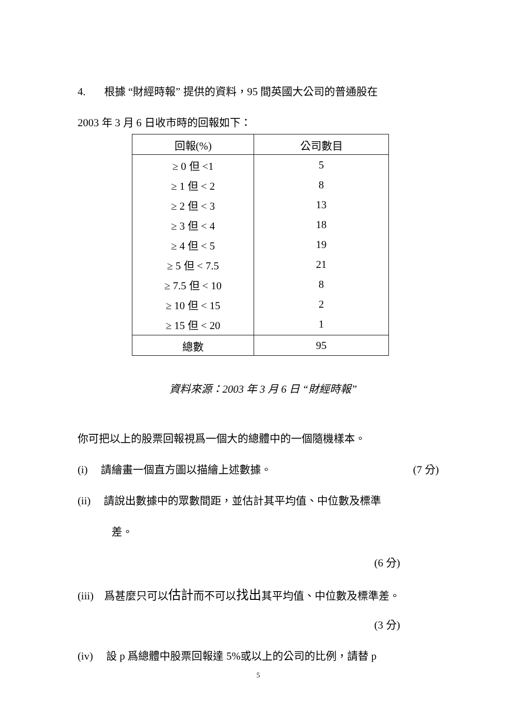4. 根據 “財經時報” 提供的資料，95 間英國大公司的普通股在
2003 年 3 月 6 日收市時的回報如下：
| 回報(%) | 公司數目 |
| --- | --- |
| ≥ 0 但 <1 | 5 |
| ≥ 1 但 < 2 | 8 |
| ≥ 2 但 < 3 | 13 |
| ≥ 3 但 < 4 | 18 |
| ≥ 4 但 < 5 | 19 |
| ≥ 5 但 < 7.5 | 21 |
| ≥ 7.5 但 < 10 | 8 |
| ≥ 10 但 < 15 | 2 |
| ≥ 15 但 < 20 | 1 |
| 總數 | 95 |
資料來源：2003 年 3 月 6 日 “財經時報”
你可把以上的股票回報視爲一個大的總體中的一個隨機樣本。
(i) 請繪畫一個直方圖以描繪上述數據。 (7 分)
(ii) 請說出數據中的眾數間距，並估計其平均值、中位數及標準
差。
(6 分)
(iii) 爲甚麼只可以估計而不可以找出其平均值、中位數及標準差。
(3 分)
(iv) 設 p 爲總體中股票回報達 5%或以上的公司的比例，請替 p
5